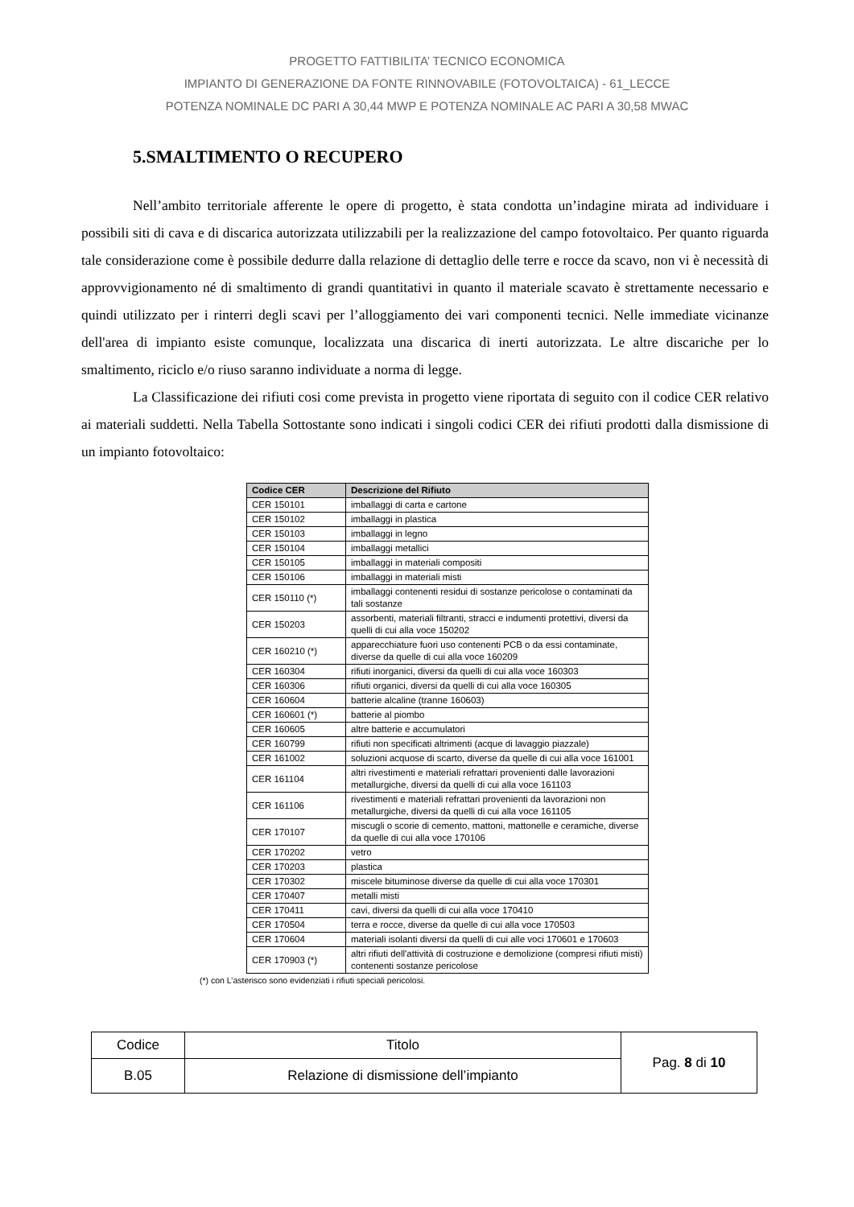PROGETTO FATTIBILITA’ TECNICO ECONOMICA
IMPIANTO DI GENERAZIONE DA FONTE RINNOVABILE (FOTOVOLTAICA) - 61_LECCE
POTENZA NOMINALE DC PARI A 30,44 MWP E POTENZA NOMINALE AC PARI A 30,58 MWAC
5.SMALTIMENTO O RECUPERO
Nell’ambito territoriale afferente le opere di progetto, è stata condotta un’indagine mirata ad individuare i possibili siti di cava e di discarica autorizzata utilizzabili per la realizzazione del campo fotovoltaico. Per quanto riguarda tale considerazione come è possibile dedurre dalla relazione di dettaglio delle terre e rocce da scavo, non vi è necessità di approvvigionamento né di smaltimento di grandi quantitativi in quanto il materiale scavato è strettamente necessario e quindi utilizzato per i rinterri degli scavi per l’alloggiamento dei vari componenti tecnici. Nelle immediate vicinanze dell'area di impianto esiste comunque, localizzata una discarica di inerti autorizzata. Le altre discariche per lo smaltimento, riciclo e/o riuso saranno individuate a norma di legge.
La Classificazione dei rifiuti cosi come prevista in progetto viene riportata di seguito con il codice CER relativo ai materiali suddetti. Nella Tabella Sottostante sono indicati i singoli codici CER dei rifiuti prodotti dalla dismissione di un impianto fotovoltaico:
| Codice CER | Descrizione del Rifiuto |
| --- | --- |
| CER 150101 | imballaggi di carta e cartone |
| CER 150102 | imballaggi in plastica |
| CER 150103 | imballaggi in legno |
| CER 150104 | imballaggi metallici |
| CER 150105 | imballaggi in materiali compositi |
| CER 150106 | imballaggi in materiali misti |
| CER 150110 (*) | imballaggi contenenti residui di sostanze pericolose o contaminati da tali sostanze |
| CER 150203 | assorbenti, materiali filtranti, stracci e indumenti protettivi, diversi da quelli di cui alla voce 150202 |
| CER 160210 (*) | apparecchiature fuori uso contenenti PCB o da essi contaminate, diverse da quelle di cui alla voce 160209 |
| CER 160304 | rifiuti inorganici, diversi da quelli di cui alla voce 160303 |
| CER 160306 | rifiuti organici, diversi da quelli di cui alla voce 160305 |
| CER 160604 | batterie alcaline (tranne 160603) |
| CER 160601 (*) | batterie al piombo |
| CER 160605 | altre batterie e accumulatori |
| CER 160799 | rifiuti non specificati altrimenti (acque di lavaggio piazzale) |
| CER 161002 | soluzioni acquose di scarto, diverse da quelle di cui alla voce 161001 |
| CER 161104 | altri rivestimenti e materiali refrattari provenienti dalle lavorazioni metallurgiche, diversi da quelli di cui alla voce 161103 |
| CER 161106 | rivestimenti e materiali refrattari provenienti da lavorazioni non metallurgiche, diversi da quelli di cui alla voce 161105 |
| CER 170107 | miscugli o scorie di cemento, mattoni, mattonelle e ceramiche, diverse da quelle di cui alla voce 170106 |
| CER 170202 | vetro |
| CER 170203 | plastica |
| CER 170302 | miscele bituminose diverse da quelle di cui alla voce 170301 |
| CER 170407 | metalli misti |
| CER 170411 | cavi, diversi da quelli di cui alla voce 170410 |
| CER 170504 | terra e rocce, diverse da quelle di cui alla voce 170503 |
| CER 170604 | materiali isolanti diversi da quelli di cui alle voci 170601 e 170603 |
| CER 170903 (*) | altri rifiuti dell'attività di costruzione e demolizione (compresi rifiuti misti) contenenti sostanze pericolose |
(*) con L’asterisco sono evidenziati i rifiuti speciali pericolosi.
| Codice | Titolo | Pag. 8 di 10 |
| B.05 | Relazione di dismissione dell’impianto | |